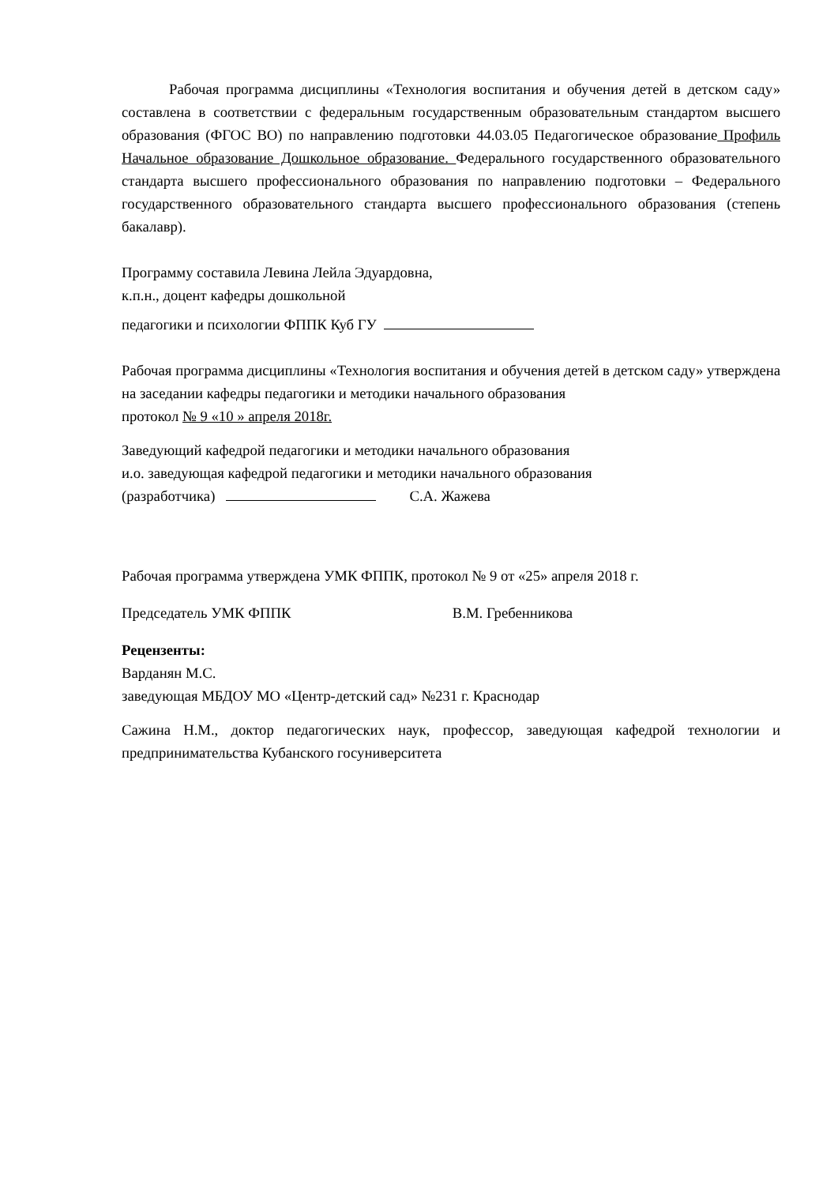Рабочая программа дисциплины «Технология воспитания и обучения детей в детском саду» составлена в соответствии с федеральным государственным образовательным стандартом высшего образования (ФГОС ВО) по направлению подготовки 44.03.05 Педагогическое образование Профиль Начальное образование Дошкольное образование. Федерального государственного образовательного стандарта высшего профессионального образования по направлению подготовки – Федерального государственного образовательного стандарта высшего профессионального образования (степень бакалавр).
Программу составила Левина Лейла Эдуардовна,
к.п.н., доцент кафедры дошкольной
педагогики и психологии ФППК Куб ГУ
Рабочая программа дисциплины «Технология воспитания и обучения детей в детском саду» утверждена на заседании кафедры педагогики и методики начального образования
протокол № 9 «10 » апреля 2018г.
Заведующий кафедрой педагогики и методики начального образования
и.о. заведующая кафедрой педагогики и методики начального образования
(разработчика) С.А. Жажева
Рабочая программа утверждена УМК ФППК, протокол № 9 от «25» апреля 2018 г.
Председатель УМК ФППК В.М. Гребенникова
Рецензенты:
Варданян М.С.
заведующая МБДОУ МО «Центр-детский сад» №231 г. Краснодар
Сажина Н.М., доктор педагогических наук, профессор, заведующая кафедрой технологии и предпринимательства Кубанского госуниверситета